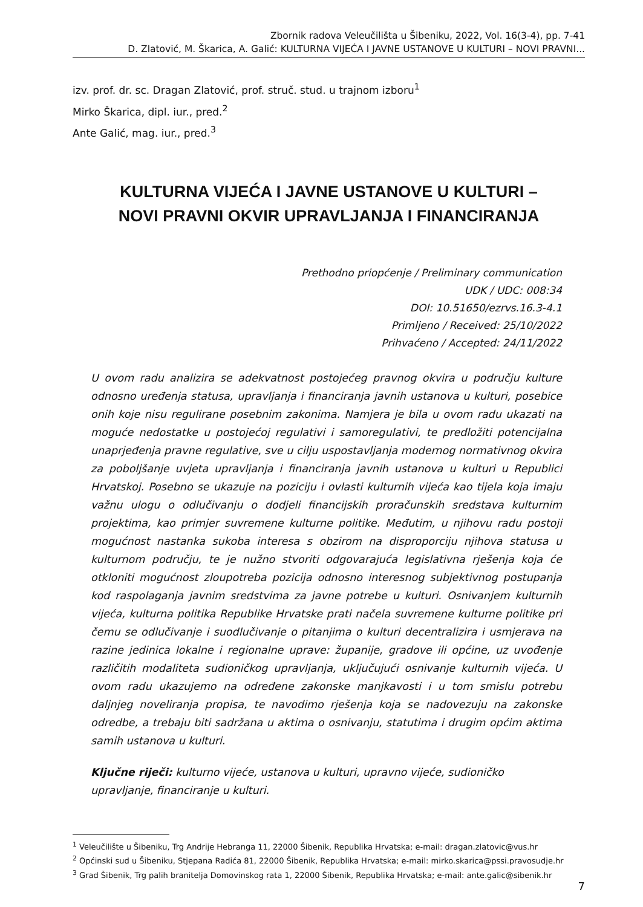Zbornik radova Veleučilišta u Šibeniku, 2022, Vol. 16(3-4), pp. 7-41
D. Zlatović, M. Škarica, A. Galić: KULTURNA VIJEĆA I JAVNE USTANOVE U KULTURI – NOVI PRAVNI...
izv. prof. dr. sc. Dragan Zlatović, prof. struč. stud. u trajnom izboru<sup>1</sup>
Mirko Škarica, dipl. iur., pred.<sup>2</sup>
Ante Galić, mag. iur., pred.<sup>3</sup>
KULTURNA VIJEĆA I JAVNE USTANOVE U KULTURI –
NOVI PRAVNI OKVIR UPRAVLJANJA I FINANCIRANJA
Prethodno priopćenje / Preliminary communication
UDK / UDC: 008:34
DOI: 10.51650/ezrvs.16.3-4.1
Primljeno / Received: 25/10/2022
Prihvaćeno / Accepted: 24/11/2022
U ovom radu analizira se adekvatnost postojećeg pravnog okvira u području kulture odnosno uređenja statusa, upravljanja i financiranja javnih ustanova u kulturi, posebice onih koje nisu regulirane posebnim zakonima. Namjera je bila u ovom radu ukazati na moguće nedostatke u postojećoj regulativi i samoregulativi, te predložiti potencijalna unaprjeđenja pravne regulative, sve u cilju uspostavljanja modernog normativnog okvira za poboljšanje uvjeta upravljanja i financiranja javnih ustanova u kulturi u Republici Hrvatskoj. Posebno se ukazuje na poziciju i ovlasti kulturnih vijeća kao tijela koja imaju važnu ulogu o odlučivanju o dodjeli financijskih proračunskih sredstava kulturnim projektima, kao primjer suvremene kulturne politike. Međutim, u njihovu radu postoji mogućnost nastanka sukoba interesa s obzirom na disproporciju njihova statusa u kulturnom području, te je nužno stvoriti odgovarajuća legislativna rješenja koja će otkloniti mogućnost zloupotreba pozicija odnosno interesnog subjektivnog postupanja kod raspolaganja javnim sredstvima za javne potrebe u kulturi. Osnivanjem kulturnih vijeća, kulturna politika Republike Hrvatske prati načela suvremene kulturne politike pri čemu se odlučivanje i suodlučivanje o pitanjima o kulturi decentralizira i usmjerava na razine jedinica lokalne i regionalne uprave: županije, gradove ili općine, uz uvođenje različitih modaliteta sudioničkog upravljanja, uključujući osnivanje kulturnih vijeća. U ovom radu ukazujemo na određene zakonske manjkavosti i u tom smislu potrebu daljnjeg noveliranja propisa, te navodimo rješenja koja se nadovezuju na zakonske odredbe, a trebaju biti sadržana u aktima o osnivanju, statutima i drugim općim aktima samih ustanova u kulturi.
Ključne riječi: kulturno vijeće, ustanova u kulturi, upravno vijeće, sudioničko upravljanje, financiranje u kulturi.
<sup>1</sup> Veleučilište u Šibeniku, Trg Andrije Hebranga 11, 22000 Šibenik, Republika Hrvatska; e-mail: dragan.zlatovic@vus.hr
<sup>2</sup> Općinski sud u Šibeniku, Stjepana Radića 81, 22000 Šibenik, Republika Hrvatska; e-mail: mirko.skarica@pssi.pravosudje.hr
<sup>3</sup> Grad Šibenik, Trg palih branitelja Domovinskog rata 1, 22000 Šibenik, Republika Hrvatska; e-mail: ante.galic@sibenik.hr
7